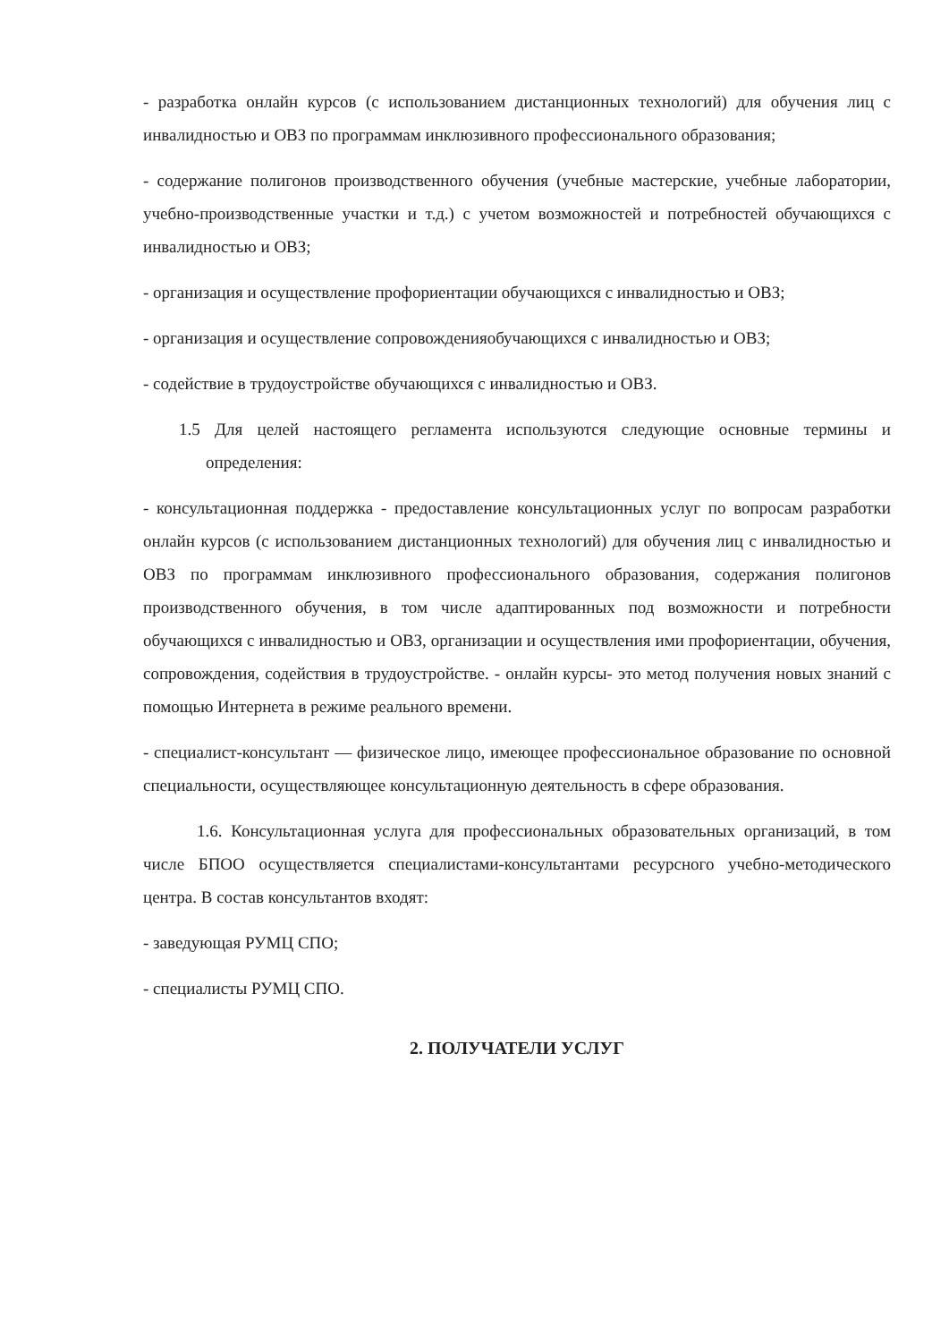- разработка онлайн курсов (с использованием дистанционных технологий) для обучения лиц с инвалидностью и ОВЗ по программам инклюзивного профессионального образования;
- содержание полигонов производственного обучения (учебные мастерские, учебные лаборатории, учебно-производственные участки и т.д.) с учетом возможностей и потребностей обучающихся с инвалидностью и ОВЗ;
- организация и осуществление профориентации обучающихся с инвалидностью и ОВЗ;
- организация и осуществление сопровожденияобучающихся с инвалидностью и ОВЗ;
- содействие в трудоустройстве обучающихся с инвалидностью и ОВЗ.
1.5 Для целей настоящего регламента используются следующие основные термины и определения:
- консультационная поддержка - предоставление консультационных услуг по вопросам разработки онлайн курсов (с использованием дистанционных технологий) для обучения лиц с инвалидностью и ОВЗ по программам инклюзивного профессионального образования, содержания полигонов производственного обучения, в том числе адаптированных под возможности и потребности обучающихся с инвалидностью и ОВЗ, организации и осуществления ими профориентации, обучения, сопровождения, содействия в трудоустройстве. - онлайн курсы- это метод получения новых знаний с помощью Интернета в режиме реального времени.
- специалист-консультант — физическое лицо, имеющее профессиональное образование по основной специальности, осуществляющее консультационную деятельность в сфере образования.
1.6. Консультационная услуга для профессиональных образовательных организаций, в том числе БПОО осуществляется специалистами-консультантами ресурсного учебно-методического центра. В состав консультантов входят:
- заведующая РУМЦ СПО;
- специалисты РУМЦ СПО.
2. ПОЛУЧАТЕЛИ УСЛУГ